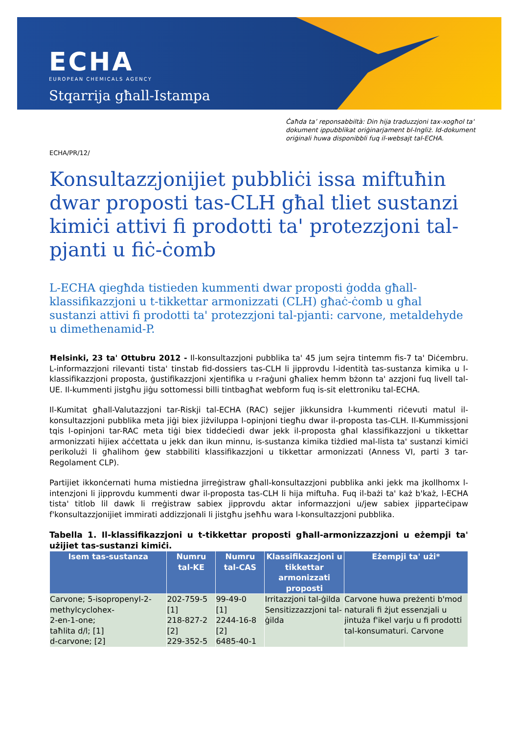ECHA
EUROPEAN CHEMICALS AGENCY
Stqarrija għall-Istampa
Ċaħda ta’ reponsabbiltà: Din hija traduzzjoni tax-xogħol ta' dokument ippubblikat oriġinarjament bl-Ingliż. Id-dokument oriġinali huwa disponibbli fuq il-websajt tal-ECHA.
ECHA/PR/12/
Konsultazzjonijiet pubbliċi issa miftuħin dwar proposti tas-CLH għal tliet sustanzi kimiċi attivi fi prodotti ta' protezzjoni tal-pjanti u fiċ-ċomb
L-ECHA qiegħda tistieden kummenti dwar proposti ġodda għall-klassifikazzjoni u t-tikkettar armonizzati (CLH) għaċ-ċomb u għal sustanzi attivi fi prodotti ta' protezzjoni tal-pjanti: carvone, metaldehyde u dimethenamid-P.
Ħelsinki, 23 ta' Ottubru 2012 - Il-konsultazzjoni pubblika ta' 45 jum sejra tintemm fis-7 ta' Diċembru. L-informazzjoni rilevanti tista' tinstab fid-dossiers tas-CLH li jipprovdu l-identità tas-sustanza kimika u l-klassifikazzjoni proposta, ġustifikazzjoni xjentifika u r-raġuni għaliex hemm bżonn ta' azzjoni fuq livell tal-UE. Il-kummenti jistgħu jiġu sottomessi billi tintbagħat webform fuq is-sit elettroniku tal-ECHA.
Il-Kumitat għall-Valutazzjoni tar-Riskji tal-ECHA (RAC) sejjer jikkunsidra l-kummenti riċevuti matul il-konsultazzjoni pubblika meta jiġi biex jiżviluppa l-opinjoni tiegħu dwar il-proposta tas-CLH. Il-Kummissjoni tqis l-opinjoni tar-RAC meta tiġi biex tiddeċiedi dwar jekk il-proposta għal klassifikazzjoni u tikkettar armonizzati hijiex aċċettata u jekk dan ikun minnu, is-sustanza kimika tiżdied mal-lista ta' sustanzi kimiċi perikolużi li għalihom ġew stabbiliti klassifikazzjoni u tikkettar armonizzati (Anness VI, parti 3 tar-Regolament CLP).
Partijiet ikkonċernati huma mistiedna jirreġistraw għall-konsultazzjoni pubblika anki jekk ma jkollhomx l-intenzjoni li jipprovdu kummenti dwar il-proposta tas-CLH li hija miftuħa. Fuq il-bażi ta' każ b'każ, l-ECHA tista' titlob lil dawk li rreġistraw sabiex jipprovdu aktar informazzjoni u/jew sabiex jipparteċipaw f'konsultazzjonijiet immirati addizzjonali li jistgħu jseħħu wara l-konsultazzjoni pubblika.
Tabella 1. Il-klassifikazzjoni u t-tikkettar proposti għall-armonizzazzjoni u eżempji ta' użijiet tas-sustanzi kimiċi.
| Isem tas-sustanza | Numru tal-KE | Numru tal-CAS | Klassifikazzjoni u tikkettar armonizzati proposti | Eżempji ta' użi* |
| --- | --- | --- | --- | --- |
| Carvone; 5-isopropenyl-2-methylcyclohex- 2-en-1-one; taħlita d/l; [1] d-carvone; [2] | 202-759-5 [1] 218-827-2 [2] 229-352-5 | 99-49-0 [1] 2244-16-8 [2] 6485-40-1 | Irritazzjoni tal-ġilda Sensitizzazzjoni tal-ġilda | Carvone huwa preżenti b'mod naturali fi żjut essenzjali u jintuża f'ikel varju u fi prodotti tal-konsumaturi. Carvone |